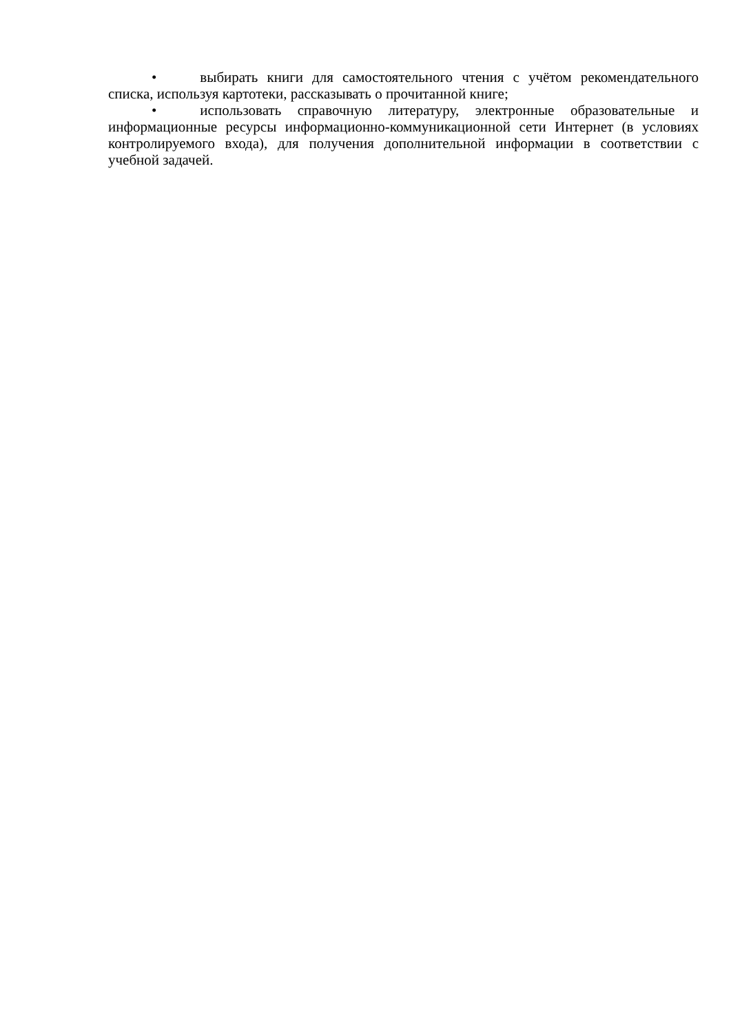• выбирать книги для самостоятельного чтения с учётом рекомендательного списка, используя картотеки, рассказывать о прочитанной книге;
• использовать справочную литературу, электронные образовательные и информационные ресурсы информационно-коммуникационной сети Интернет (в условиях контролируемого входа), для получения дополнительной информации в соответствии с учебной задачей.